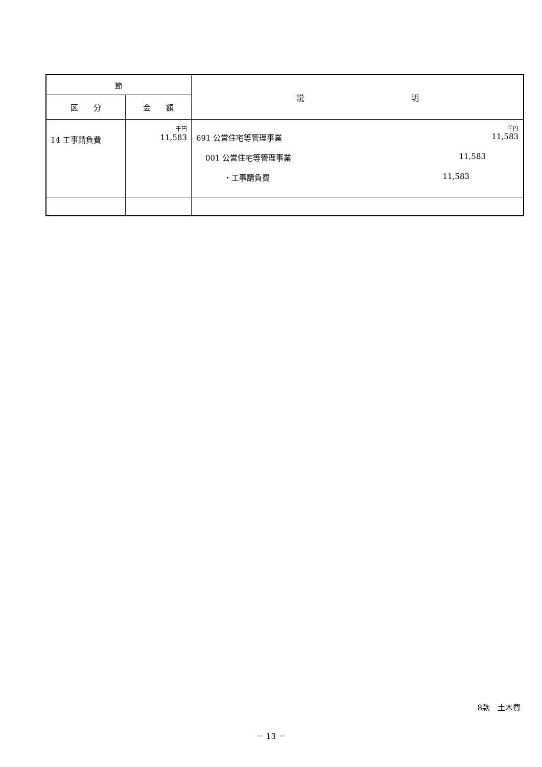| 節 | | 説 明 |
| --- | --- | --- |
| 区 分 | 金 額 | |
| 14 工事請負費 | 千円 11,583 | 千円 691 公営住宅等管理事業 11,583 001 公営住宅等管理事業 11,583 ・工事請負費 11,583 |
8款　土木費
－ 13 －